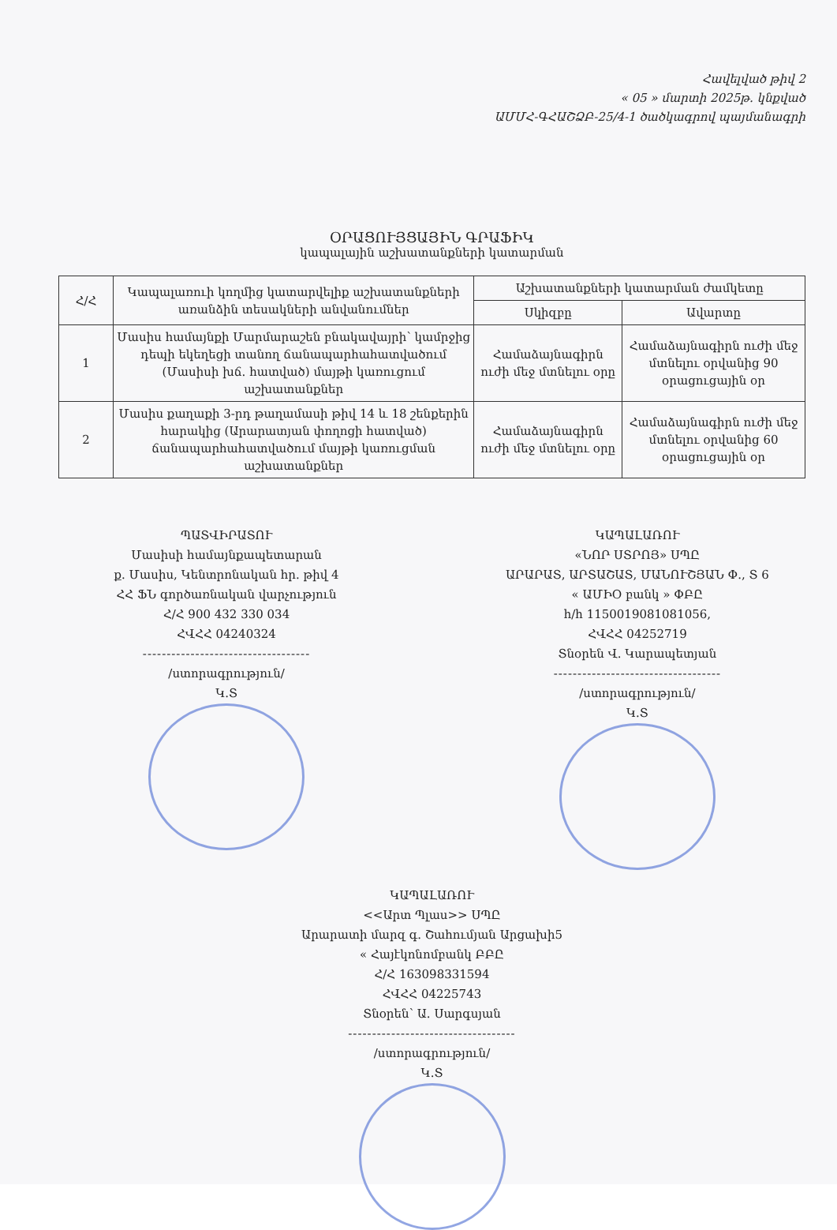Հավելված թիվ 2
« 05 » մարտի 2025թ. կնքված
ԱՄՄՀ-ԳՀԱՇՁԲ-25/4-1 ծածկագրով պայմանագրի
ՕՐԱՑՈՒՅՑԱՅԻՆ ԳՐԱՖԻԿ
կապալային աշխատանքների կատարման
| Հ/Հ | Կապալառուի կողմից կատարվելիք աշխատանքների առանձին տեսակների անվանումներ | Աշխատանքների կատարման ժամկետը | |
| --- | --- | --- | --- |
| | | Սկիզբը | Ավարտը |
| 1 | Մասիս համայնքի Մարմարաշեն բնակավայրի՝ կամրջից դեպի եկեղեցի տանող ճանապարհահատվածում (Մասիսի խճ. հատված) մայթի կառուցում աշխատանքներ | Համաձայնագիրն ուժի մեջ մտնելու օրը | Համաձայնագիրն ուժի մեջ մտնելու օրվանից 90 օրացուցային օր |
| 2 | Մասիս քաղաքի 3-րդ թաղամասի թիվ 14 և 18 շենքերին հարակից (Արարատյան փողոցի հատված) ճանապարհահատվածում մայթի կառուցման աշխատանքներ | Համաձայնագիրն ուժի մեջ մտնելու օրը | Համաձայնագիրն ուժի մեջ մտնելու օրվանից 60 օրացուցային օր |
ՊԱՏՎԻՐԱՏՈՒ
Մասիսի համայնքապետարան
ք. Մասիս, Կենտրոնական հր. թիվ 4
ՀՀ ՖՆ գործառնական վարչություն
Հ/Հ 900 432 330 034
ՀՎՀՀ 04240324
-----------------------------------
/ստորագրություն/
Կ.Տ
ԿԱՊԱԼԱՌՈՒ
«ՆՈՐ ՍՏՐՈՅ» ՍՊԸ
ԱՐԱՐԱՏ, ԱՐՏԱՇԱՏ, ՄԱՆՈՒՇՅԱՆ Փ., Տ 6
« ԱՄԻՕ բանկ » ՓԲԸ
հ/հ 1150019081081056,
ՀՎՀՀ 04252719
Տնօրեն Վ. Կարապետյան
-----------------------------------
/ստորագրություն/
Կ.Տ
ԿԱՊԱԼԱՌՈՒ
<<Արտ Պլաս>> ՍՊԸ
Արարատի մարզ գ. Շահումյան Արցախի5
« Հայէկոնոմբանկ ԲԲԸ
Հ/Հ 163098331594
ՀՎՀՀ 04225743
Տնօրեն՝ Ա. Սարգսյան
-----------------------------------
/ստորագրություն/
Կ.Տ